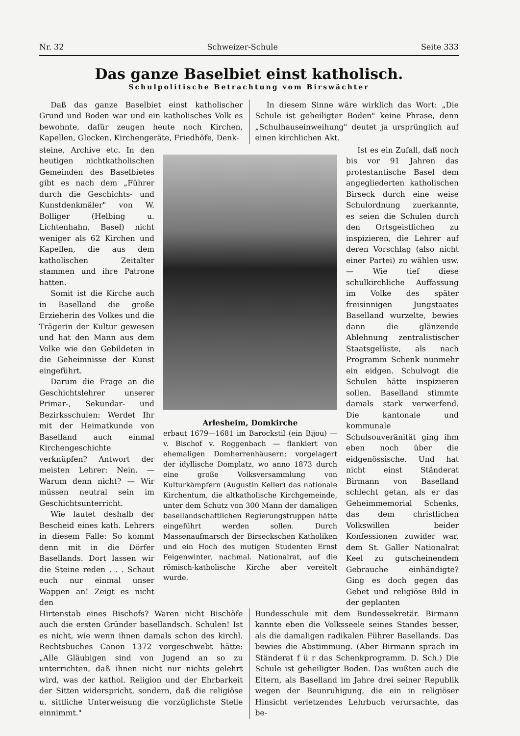Nr. 32 Schweizer-Schule Seite 333
Das ganze Baselbiet einst katholisch.
Schulpolitische Betrachtung vom Birswächter
Daß das ganze Baselbiet einst katholischer Grund und Boden war und ein katholisches Volk es bewohnte, dafür zeugen heute noch Kirchen, Kapellen, Glocken, Kirchengeräte, Friedhöfe, Denk-
In diesem Sinne wäre wirklich das Wort: „Die Schule ist geheiligter Boden" keine Phrase, denn „Schulhauseinweihung" deutet ja ursprünglich auf einen kirchlichen Akt.
steine, Archive etc. In den heutigen nichtkatholischen Gemeinden des Baselbietes gibt es nach dem „Führer durch die Geschichts- und Kunstdenkmäler" von W. Bolliger (Helbing u. Lichtenhahn, Basel) nicht weniger als 62 Kirchen und Kapellen, die aus dem katholischen Zeitalter stammen und ihre Patrone hatten.
Somit ist die Kirche auch in Baselland die große Erzieherin des Volkes und die Trägerin der Kultur gewesen und hat den Mann aus dem Volke wie den Gebildeten in die Geheimnisse der Kunst eingeführt.
Darum die Frage an die Geschichtslehrer unserer Primar-, Sekundar- und Bezirksschulen: Werdet Ihr mit der Heimatkunde von Baselland auch einmal Kirchengeschichte verknüpfen? Antwort der meisten Lehrer: Nein. — Warum denn nicht? — Wir müssen neutral sein im Geschichtsunterricht.
Wie lautet deshalb der Bescheid eines kath. Lehrers in diesem Falle: So kommt denn mit in die Dörfer Basellands. Dort lassen wir die Steine reden . . . Schaut euch nur einmal unser Wappen an! Zeigt es nicht den
Arlesheim, Domkirche
erbaut 1679—1681 im Barockstil (ein Bijou) — v. Bischof v. Roggenbach — flankiert von ehemaligen Domherrenhäusern; vorgelagert der idyllische Domplatz, wo anno 1873 durch eine große Volksversammlung von Kulturkämpfern (Augustin Keller) das nationale Kirchentum, die altkatholische Kirchgemeinde, unter dem Schutz von 300 Mann der damaligen basellandschaftlichen Regierungstruppen hätte eingeführt werden sollen. Durch Massenaufmarsch der Birseckschen Katholiken und ein Hoch des mutigen Studenten Ernst Feigenwinter, nachmal. Nationalrat, auf die römisch-katholische Kirche aber vereitelt wurde.
Ist es ein Zufall, daß noch bis vor 91 Jahren das protestantische Basel dem angegliederten katholischen Birseck durch eine weise Schulordnung zuerkannte, es seien die Schulen durch den Ortsgeistlichen zu inspizieren, die Lehrer auf deren Vorschlag (also nicht einer Partei) zu wählen usw. — Wie tief diese schulkirchliche Auffassung im Volke des später freisinnigen Jungstaates Baselland wurzelte, bewies dann die glänzende Ablehnung zentralistischer Staatsgelüste, als nach Programm Schenk nunmehr ein eidgen. Schulvogt die Schulen hätte inspizieren sollen. Baselland stimmte damals stark verwerfend. Die kantonale und kommunale Schulsouveränität ging ihm eben noch über die eidgenössische. Und hat nicht einst Ständerat Birmann von Baselland schlecht getan, als er das Geheimmemorial Schenks, das dem christlichen Volkswillen beider Konfessionen zuwider war, dem St. Galler Nationalrat Keel zu gutscheinendem Gebrauche einhändigte? Ging es doch gegen das Gebet und religiöse Bild in der geplanten
Hirtenstab eines Bischofs? Waren nicht Bischöfe auch die ersten Gründer basellandsch. Schulen! Ist es nicht, wie wenn ihnen damals schon des kirchl. Rechtsbuches Canon 1372 vorgeschwebt hätte: „Alle Gläubigen sind von Jugend an so zu unterrichten, daß ihnen nicht nur nichts gelehrt wird, was der kathol. Religion und der Ehrbarkeit der Sitten widerspricht, sondern, daß die religiöse u. sittliche Unterweisung die vorzüglichste Stelle einnimmt."
Bundesschule mit dem Bundessekretär. Birmann kannte eben die Volksseele seines Standes besser, als die damaligen radikalen Führer Basellands. Das bewies die Abstimmung. (Aber Birmann sprach im Ständerat f ü r das Schenkprogramm. D. Sch.) Die Schule ist geheiligter Boden. Das wußten auch die Eltern, als Baselland im Jahre drei seiner Republik wegen der Beunruhigung, die ein in religiöser Hinsicht verletzendes Lehrbuch verursachte, das be-